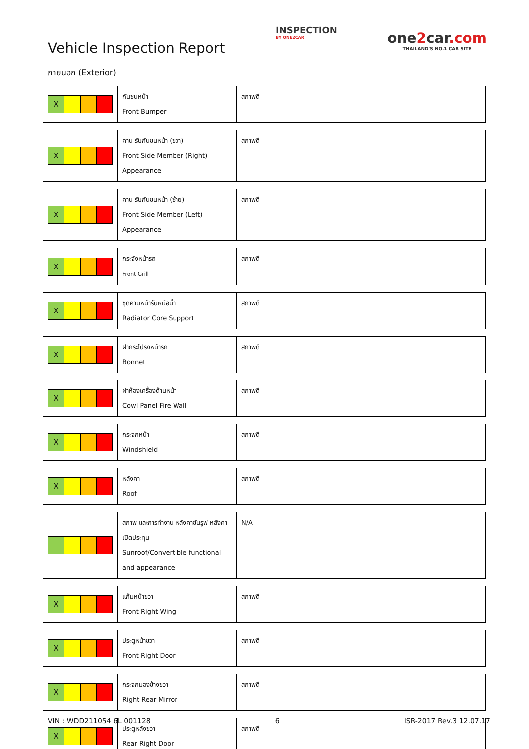Vehicle Inspection Report
INSPECTION
BY ONE2CAR
one2car.com
THAILAND'S NO.1 CAR SITE
ภายนอก (Exterior)
| X | กันชนหน้า Front Bumper | สภาพดี |
| X | คาน รับกันชนหน้า (ขวา) Front Side Member (Right) Appearance | สภาพดี |
| X | คาน รับกันชนหน้า (ซ้าย) Front Side Member (Left) Appearance | สภาพดี |
| X | กระจังหน้ารถ Front Grill | สภาพดี |
| X | ชุดคานหน้ารับหม้อน้ำ Radiator Core Support | สภาพดี |
| X | ฝากระโปรงหน้ารถ Bonnet | สภาพดี |
| X | ฝาห้องเครื่องด้านหน้า Cowl Panel Fire Wall | สภาพดี |
| X | กระจกหน้า Windshield | สภาพดี |
| X | หลังคา Roof | สภาพดี |
| | สภาพ และการทำงาน หลังคาซันรูฟ หลังคาเปิดประทุน Sunroof/Convertible functional and appearance | N/A |
| X | แก้มหน้าขวา Front Right Wing | สภาพดี |
| X | ประตูหน้าขวา Front Right Door | สภาพดี |
| X | กระจกมองข้างขวา Right Rear Mirror | สภาพดี |
| X | ประตูหลังขวา Rear Right Door | สภาพดี |
VIN : WDD211054 6L 001128 6 ISR-2017 Rev.3 12.07.17